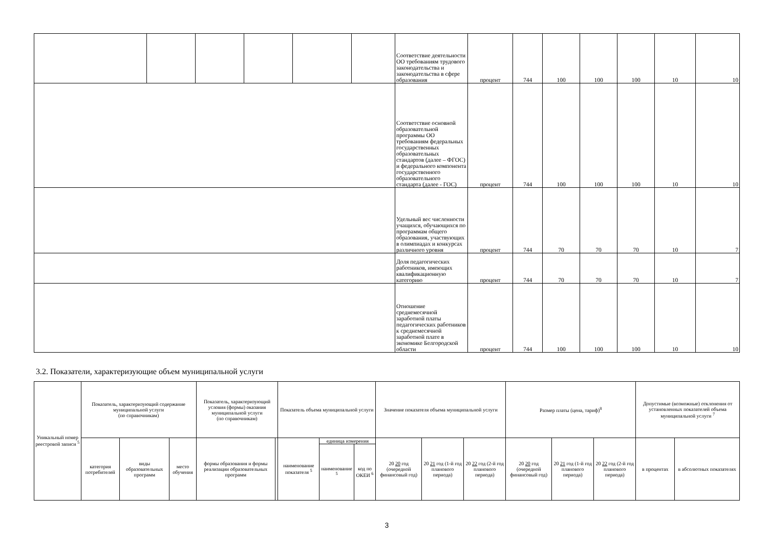| | | | | | | Соответствие деятельности ОО требованиям трудового законодательства и законодательства в сфере образования | процент | 744 | 100 | 100 | 100 | 10 | 10 |
| | | | | | | Соответствие основной образовательной программы ОО требованиям федеральных государственных образовательных стандартов (далее – ФГОС) и федерального компонента государственного образовательного стандарта (далее - ГОС) | процент | 744 | 100 | 100 | 100 | 10 | 10 |
| | | | | | | Удельный вес численности учащихся, обучающихся по программам общего образования, участвующих в олимпиадах и конкурсах различного уровня | процент | 744 | 70 | 70 | 70 | 10 | 7 |
| | | | | | | Доля педагогических работников, имеющих квалификационную категорию | процент | 744 | 70 | 70 | 70 | 10 | 7 |
| | | | | | | Отношение среднемесячной заработной платы педагогических работников к среднемесячной заработной плате в экономике Белгородской области | процент | 744 | 100 | 100 | 100 | 10 | 10 |
3.2. Показатели, характеризующие объем муниципальной услуги
| Уникальный номер реестровой записи <sup>5</sup> | Показатель, характеризующий содержание муниципальной услуги (по справочникам) | | | Показатель, характеризующий условия (формы) оказания муниципальной услуги (по справочникам) | | Показатель объема муниципальной услуги | | | Значение показателя объема муниципальной услуги | | | Размер платы (цена, тариф)<sup>8</sup> | | | Допустимые (возможные) отклонения от установленных показателей объема муниципальной услуги <sup>7</sup> | |
| --- | --- | --- | --- | --- | --- | --- | --- | --- | --- | --- | --- | --- | --- | --- | --- | --- |
| | категория потребителей | виды образовательных программ | место обучения | формы образования и формы реализации образовательных программ | | наименование показателя <sup>5</sup> | единица измерения | | 20 20 год (очередной финансовый год) | 20 21 год (1-й год планового периода) | 20 22 год (2-й год планового периода) | 20 20 год (очередной финансовый год) | 20 21 год (1-й год планового периода) | 20 22 год (2-й год планового периода) | в процентах | в абсолютных показателях |
| | | | | | | | наименование <sup>5</sup> | код по ОКЕИ <sup>6</sup> | | | | | | | | |
3